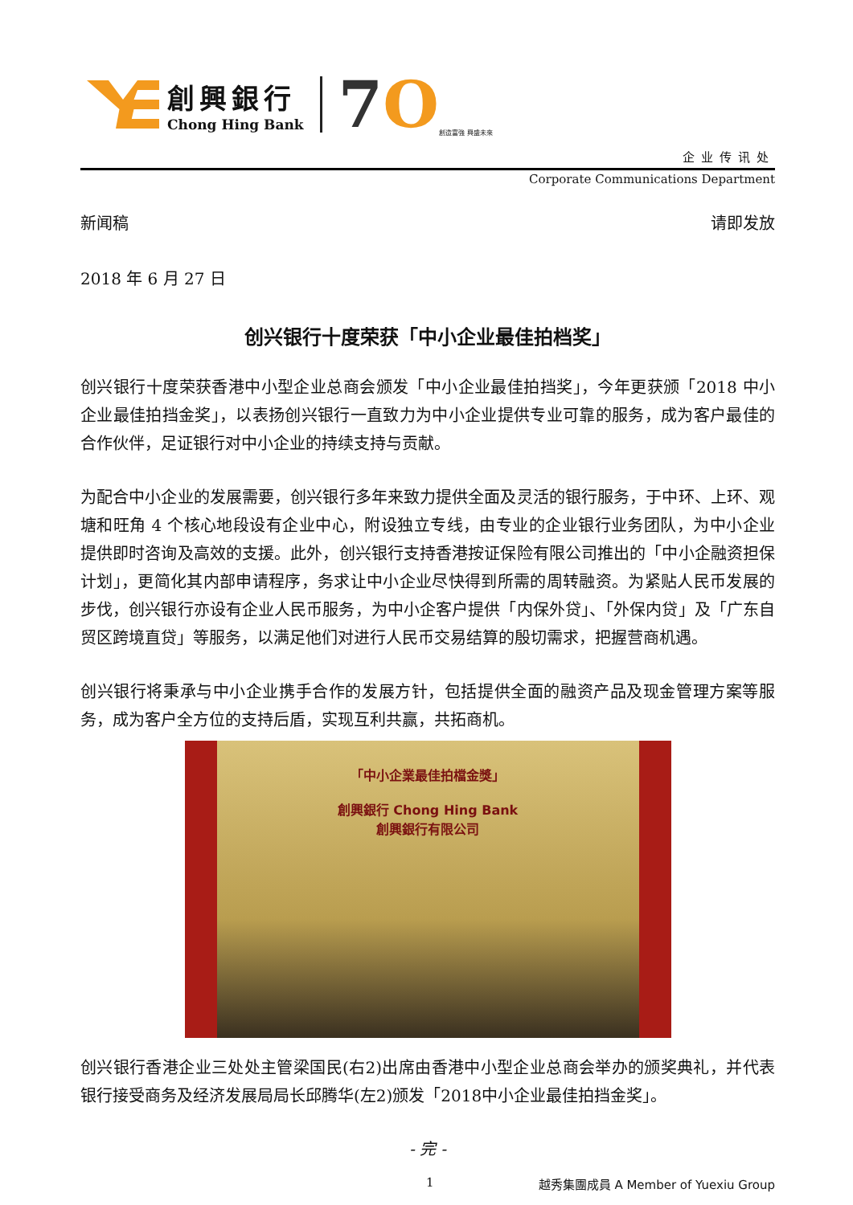創興銀行
Chong Hing Bank
7O
創造富強 興盛未來
企业传讯处
Corporate Communications Department
新闻稿 请即发放
2018 年 6 月 27 日
创兴银行十度荣获「中小企业最佳拍档奖」
创兴银行十度荣获香港中小型企业总商会颁发「中小企业最佳拍挡奖」，今年更获颁「2018 中小企业最佳拍挡金奖」，以表扬创兴银行一直致力为中小企业提供专业可靠的服务，成为客户最佳的合作伙伴，足证银行对中小企业的持续支持与贡献。
为配合中小企业的发展需要，创兴银行多年来致力提供全面及灵活的银行服务，于中环、上环、观塘和旺角 4 个核心地段设有企业中心，附设独立专线，由专业的企业银行业务团队，为中小企业提供即时咨询及高效的支援。此外，创兴银行支持香港按证保险有限公司推出的「中小企融资担保计划」，更简化其内部申请程序，务求让中小企业尽快得到所需的周转融资。为紧贴人民币发展的步伐，创兴银行亦设有企业人民币服务，为中小企客户提供「内保外贷」、「外保内贷」及「广东自贸区跨境直贷」等服务，以满足他们对进行人民币交易结算的殷切需求，把握营商机遇。
创兴银行将秉承与中小企业携手合作的发展方针，包括提供全面的融资产品及现金管理方案等服务，成为客户全方位的支持后盾，实现互利共赢，共拓商机。
「中小企業最佳拍檔金獎」
創興銀行 Chong Hing Bank
創興銀行有限公司
创兴银行香港企业三处处主管梁国民(右2)出席由香港中小型企业总商会举办的颁奖典礼，并代表银行接受商务及经济发展局局长邱腾华(左2)颁发「2018中小企业最佳拍挡金奖」。
- 完 -
1 越秀集團成員 A Member of Yuexiu Group